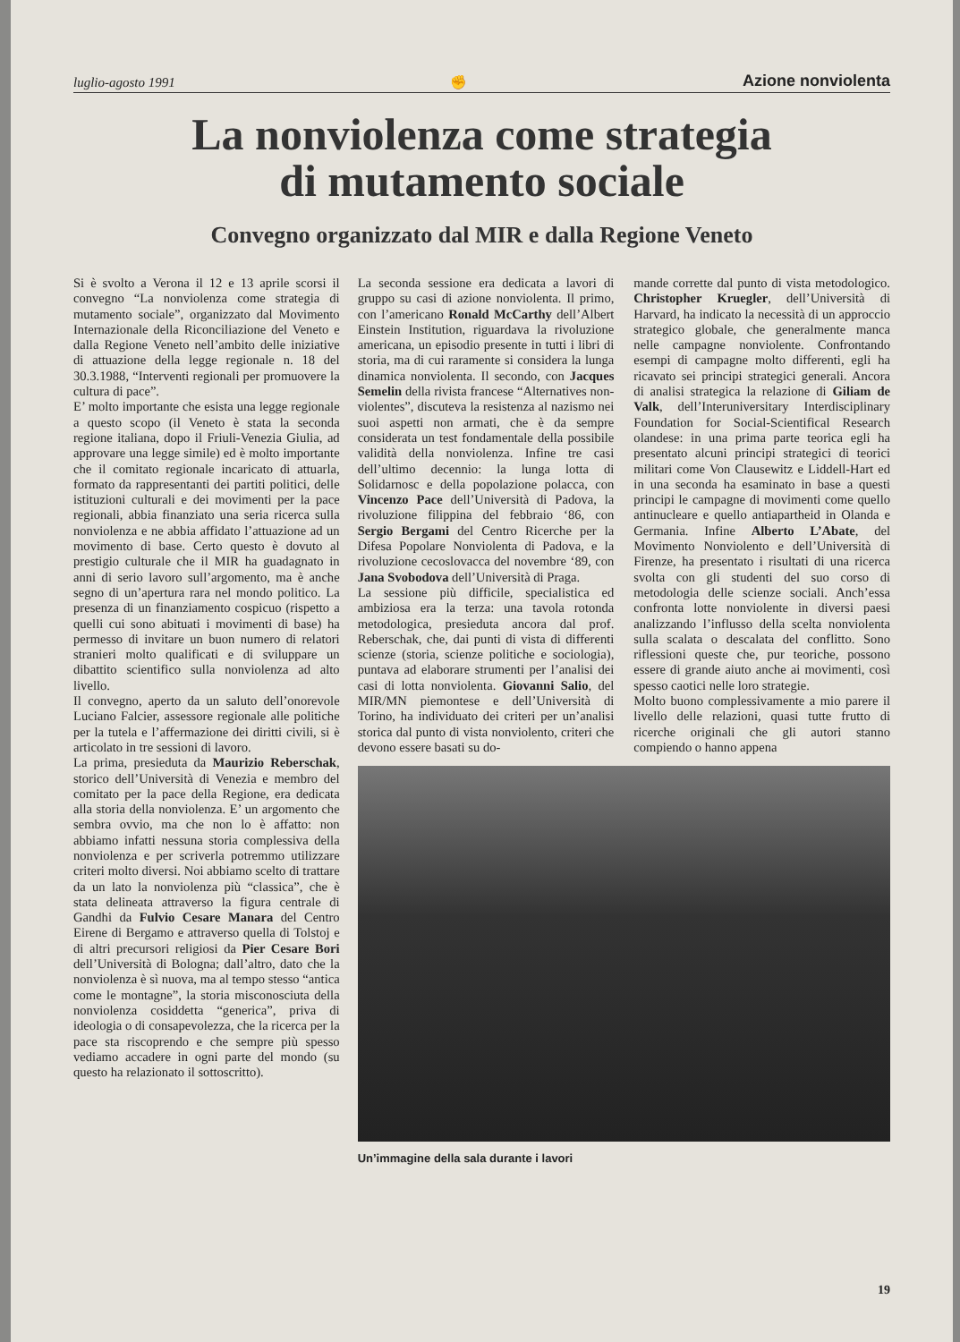luglio-agosto 1991 ✊ Azione nonviolenta
La nonviolenza come strategia
di mutamento sociale
Convegno organizzato dal MIR e dalla Regione Veneto
Si è svolto a Verona il 12 e 13 aprile scorsi il convegno “La nonviolenza come strategia di mutamento sociale”, organizzato dal Movimento Internazionale della Riconciliazione del Veneto e dalla Regione Veneto nell’ambito delle iniziative di attuazione della legge regionale n. 18 del 30.3.1988, “Interventi regionali per promuovere la cultura di pace”.
E’ molto importante che esista una legge regionale a questo scopo (il Veneto è stata la seconda regione italiana, dopo il Friuli-Venezia Giulia, ad approvare una legge simile) ed è molto importante che il comitato regionale incaricato di attuarla, formato da rappresentanti dei partiti politici, delle istituzioni culturali e dei movimenti per la pace regionali, abbia finanziato una seria ricerca sulla nonviolenza e ne abbia affidato l’attuazione ad un movimento di base. Certo questo è dovuto al prestigio culturale che il MIR ha guadagnato in anni di serio lavoro sull’argomento, ma è anche segno di un’apertura rara nel mondo politico. La presenza di un finanziamento cospicuo (rispetto a quelli cui sono abituati i movimenti di base) ha permesso di invitare un buon numero di relatori stranieri molto qualificati e di sviluppare un dibattito scientifico sulla nonviolenza ad alto livello.
Il convegno, aperto da un saluto dell’onorevole Luciano Falcier, assessore regionale alle politiche per la tutela e l’affermazione dei diritti civili, si è articolato in tre sessioni di lavoro.
La prima, presieduta da Maurizio Reberschak, storico dell’Università di Venezia e membro del comitato per la pace della Regione, era dedicata alla storia della nonviolenza. E’ un argomento che sembra ovvio, ma che non lo è affatto: non abbiamo infatti nessuna storia complessiva della nonviolenza e per scriverla potremmo utilizzare criteri molto diversi. Noi abbiamo scelto di trattare da un lato la nonviolenza più “classica”, che è stata delineata attraverso la figura centrale di Gandhi da Fulvio Cesare Manara del Centro Eirene di Bergamo e attraverso quella di Tolstoj e di altri precursori religiosi da Pier Cesare Bori dell’Università di Bologna; dall’altro, dato che la nonviolenza è sì nuova, ma al tempo stesso “antica come le montagne”, la storia misconosciuta della nonviolenza cosiddetta “generica”, priva di ideologia o di consapevolezza, che la ricerca per la pace sta riscoprendo e che sempre più spesso vediamo accadere in ogni parte del mondo (su questo ha relazionato il sottoscritto).
La seconda sessione era dedicata a lavori di gruppo su casi di azione nonviolenta. Il primo, con l’americano Ronald McCarthy dell’Albert Einstein Institution, riguardava la rivoluzione americana, un episodio presente in tutti i libri di storia, ma di cui raramente si considera la lunga dinamica nonviolenta. Il secondo, con Jacques Semelin della rivista francese “Alternatives non-violentes”, discuteva la resistenza al nazismo nei suoi aspetti non armati, che è da sempre considerata un test fondamentale della possibile validità della nonviolenza. Infine tre casi dell’ultimo decennio: la lunga lotta di Solidarnosc e della popolazione polacca, con Vincenzo Pace dell’Università di Padova, la rivoluzione filippina del febbraio ‘86, con Sergio Bergami del Centro Ricerche per la Difesa Popolare Nonviolenta di Padova, e la rivoluzione cecoslovacca del novembre ‘89, con Jana Svobodova dell’Università di Praga.
La sessione più difficile, specialistica ed ambiziosa era la terza: una tavola rotonda metodologica, presieduta ancora dal prof. Reberschak, che, dai punti di vista di differenti scienze (storia, scienze politiche e sociologia), puntava ad elaborare strumenti per l’analisi dei casi di lotta nonviolenta. Giovanni Salio, del MIR/MN piemontese e dell’Università di Torino, ha individuato dei criteri per un’analisi storica dal punto di vista nonviolento, criteri che devono essere basati su do-
mande corrette dal punto di vista metodologico. Christopher Kruegler, dell’Università di Harvard, ha indicato la necessità di un approccio strategico globale, che generalmente manca nelle campagne nonviolente. Confrontando esempi di campagne molto differenti, egli ha ricavato sei principi strategici generali. Ancora di analisi strategica la relazione di Giliam de Valk, dell’Interuniversitary Interdisciplinary Foundation for Social-Scientifical Research olandese: in una prima parte teorica egli ha presentato alcuni principi strategici di teorici militari come Von Clausewitz e Liddell-Hart ed in una seconda ha esaminato in base a questi principi le campagne di movimenti come quello antinucleare e quello antiapartheid in Olanda e Germania. Infine Alberto L’Abate, del Movimento Nonviolento e dell’Università di Firenze, ha presentato i risultati di una ricerca svolta con gli studenti del suo corso di metodologia delle scienze sociali. Anch’essa confronta lotte nonviolente in diversi paesi analizzando l’influsso della scelta nonviolenta sulla scalata o descalata del conflitto. Sono riflessioni queste che, pur teoriche, possono essere di grande aiuto anche ai movimenti, così spesso caotici nelle loro strategie.
Molto buono complessivamente a mio parere il livello delle relazioni, quasi tutte frutto di ricerche originali che gli autori stanno compiendo o hanno appena
Un’immagine della sala durante i lavori
19